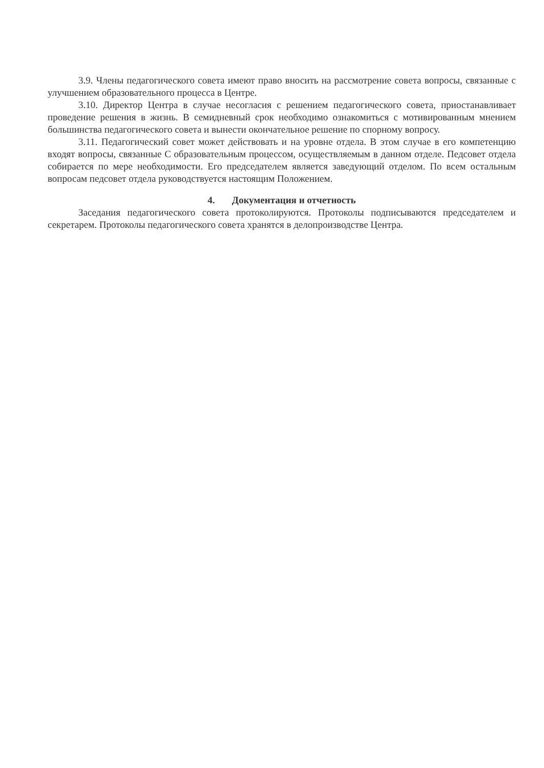3.9. Члены педагогического совета имеют право вносить на рассмотрение совета вопросы, связанные с улучшением образовательного процесса в Центре.
3.10. Директор Центра в случае несогласия с решением педагогического совета, приостанавливает проведение решения в жизнь. В семидневный срок необходимо ознакомиться с мотивированным мнением большинства педагогического совета и вынести окончательное решение по спорному вопросу.
3.11. Педагогический совет может действовать и на уровне отдела. В этом случае в его компетенцию входят вопросы, связанные С образовательным процессом, осуществляемым в данном отделе. Педсовет отдела собирается по мере необходимости. Его председателем является заведующий отделом. По всем остальным вопросам педсовет отдела руководствуется настоящим Положением.
4. Документация и отчетность
Заседания педагогического совета протоколируются. Протоколы подписываются председателем и секретарем. Протоколы педагогического совета хранятся в делопроизводстве Центра.